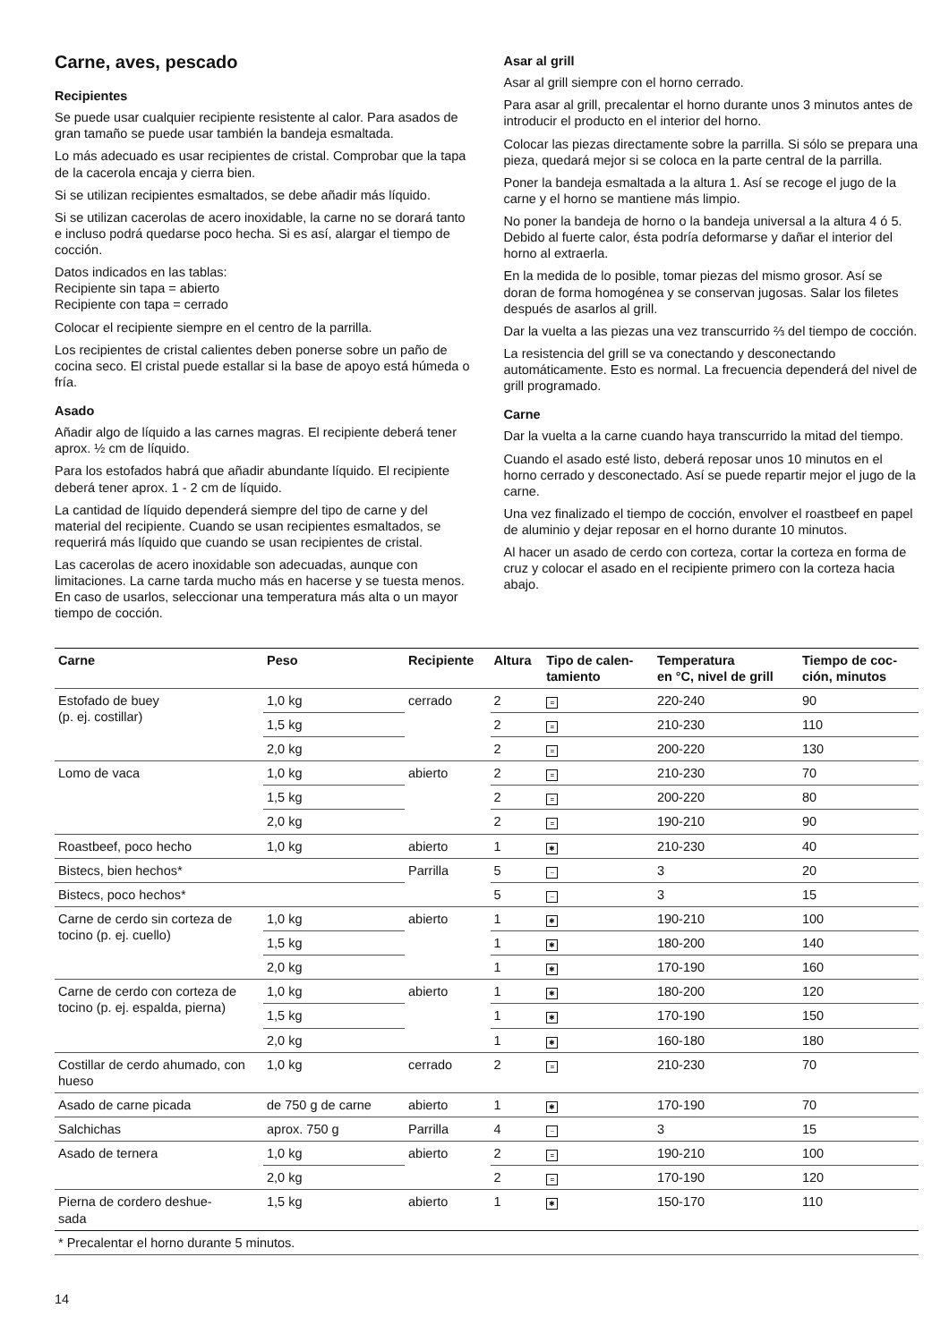Carne, aves, pescado
Recipientes
Se puede usar cualquier recipiente resistente al calor. Para asados de gran tamaño se puede usar también la bandeja esmaltada.
Lo más adecuado es usar recipientes de cristal. Comprobar que la tapa de la cacerola encaja y cierra bien.
Si se utilizan recipientes esmaltados, se debe añadir más líquido.
Si se utilizan cacerolas de acero inoxidable, la carne no se dorará tanto e incluso podrá quedarse poco hecha. Si es así, alargar el tiempo de cocción.
Datos indicados en las tablas:
Recipiente sin tapa = abierto
Recipiente con tapa = cerrado
Colocar el recipiente siempre en el centro de la parrilla.
Los recipientes de cristal calientes deben ponerse sobre un paño de cocina seco. El cristal puede estallar si la base de apoyo está húmeda o fría.
Asado
Añadir algo de líquido a las carnes magras. El recipiente deberá tener aprox. ½ cm de líquido.
Para los estofados habrá que añadir abundante líquido. El recipiente deberá tener aprox. 1 - 2 cm de líquido.
La cantidad de líquido dependerá siempre del tipo de carne y del material del recipiente. Cuando se usan recipientes esmaltados, se requerirá más líquido que cuando se usan recipientes de cristal.
Las cacerolas de acero inoxidable son adecuadas, aunque con limitaciones. La carne tarda mucho más en hacerse y se tuesta menos. En caso de usarlos, seleccionar una temperatura más alta o un mayor tiempo de cocción.
Asar al grill
Asar al grill siempre con el horno cerrado.
Para asar al grill, precalentar el horno durante unos 3 minutos antes de introducir el producto en el interior del horno.
Colocar las piezas directamente sobre la parrilla. Si sólo se prepara una pieza, quedará mejor si se coloca en la parte central de la parrilla.
Poner la bandeja esmaltada a la altura 1. Así se recoge el jugo de la carne y el horno se mantiene más limpio.
No poner la bandeja de horno o la bandeja universal a la altura 4 ó 5. Debido al fuerte calor, ésta podría deformarse y dañar el interior del horno al extraerla.
En la medida de lo posible, tomar piezas del mismo grosor. Así se doran de forma homogénea y se conservan jugosas. Salar los filetes después de asarlos al grill.
Dar la vuelta a las piezas una vez transcurrido ⅔ del tiempo de cocción.
La resistencia del grill se va conectando y desconectando automáticamente. Esto es normal. La frecuencia dependerá del nivel de grill programado.
Carne
Dar la vuelta a la carne cuando haya transcurrido la mitad del tiempo.
Cuando el asado esté listo, deberá reposar unos 10 minutos en el horno cerrado y desconectado. Así se puede repartir mejor el jugo de la carne.
Una vez finalizado el tiempo de cocción, envolver el roastbeef en papel de aluminio y dejar reposar en el horno durante 10 minutos.
Al hacer un asado de cerdo con corteza, cortar la corteza en forma de cruz y colocar el asado en el recipiente primero con la corteza hacia abajo.
| Carne | Peso | Recipiente | Altura | Tipo de calen- tamiento | Temperatura en °C, nivel de grill | Tiempo de coc- ción, minutos |
| --- | --- | --- | --- | --- | --- | --- |
| Estofado de buey (p. ej. costillar) | 1,0 kg | cerrado | 2 | = | 220-240 | 90 |
| | 1,5 kg | | 2 | = | 210-230 | 110 |
| | 2,0 kg | | 2 | = | 200-220 | 130 |
| Lomo de vaca | 1,0 kg | abierto | 2 | = | 210-230 | 70 |
| | 1,5 kg | | 2 | = | 200-220 | 80 |
| | 2,0 kg | | 2 | = | 190-210 | 90 |
| Roastbeef, poco hecho | 1,0 kg | abierto | 1 | ✱ | 210-230 | 40 |
| Bistecs, bien hechos* | | Parrilla | 5 | ~ | 3 | 20 |
| Bistecs, poco hechos* | | | 5 | ~ | 3 | 15 |
| Carne de cerdo sin corteza de tocino (p. ej. cuello) | 1,0 kg | abierto | 1 | ✱ | 190-210 | 100 |
| | 1,5 kg | | 1 | ✱ | 180-200 | 140 |
| | 2,0 kg | | 1 | ✱ | 170-190 | 160 |
| Carne de cerdo con corteza de tocino (p. ej. espalda, pierna) | 1,0 kg | abierto | 1 | ✱ | 180-200 | 120 |
| | 1,5 kg | | 1 | ✱ | 170-190 | 150 |
| | 2,0 kg | | 1 | ✱ | 160-180 | 180 |
| Costillar de cerdo ahumado, con hueso | 1,0 kg | cerrado | 2 | = | 210-230 | 70 |
| Asado de carne picada | de 750 g de carne | abierto | 1 | ✱ | 170-190 | 70 |
| Salchichas | aprox. 750 g | Parrilla | 4 | ~ | 3 | 15 |
| Asado de ternera | 1,0 kg | abierto | 2 | = | 190-210 | 100 |
| | 2,0 kg | | 2 | = | 170-190 | 120 |
| Pierna de cordero deshue- sada | 1,5 kg | abierto | 1 | ✱ | 150-170 | 110 |
| * Precalentar el horno durante 5 minutos. | | | | | | |
14